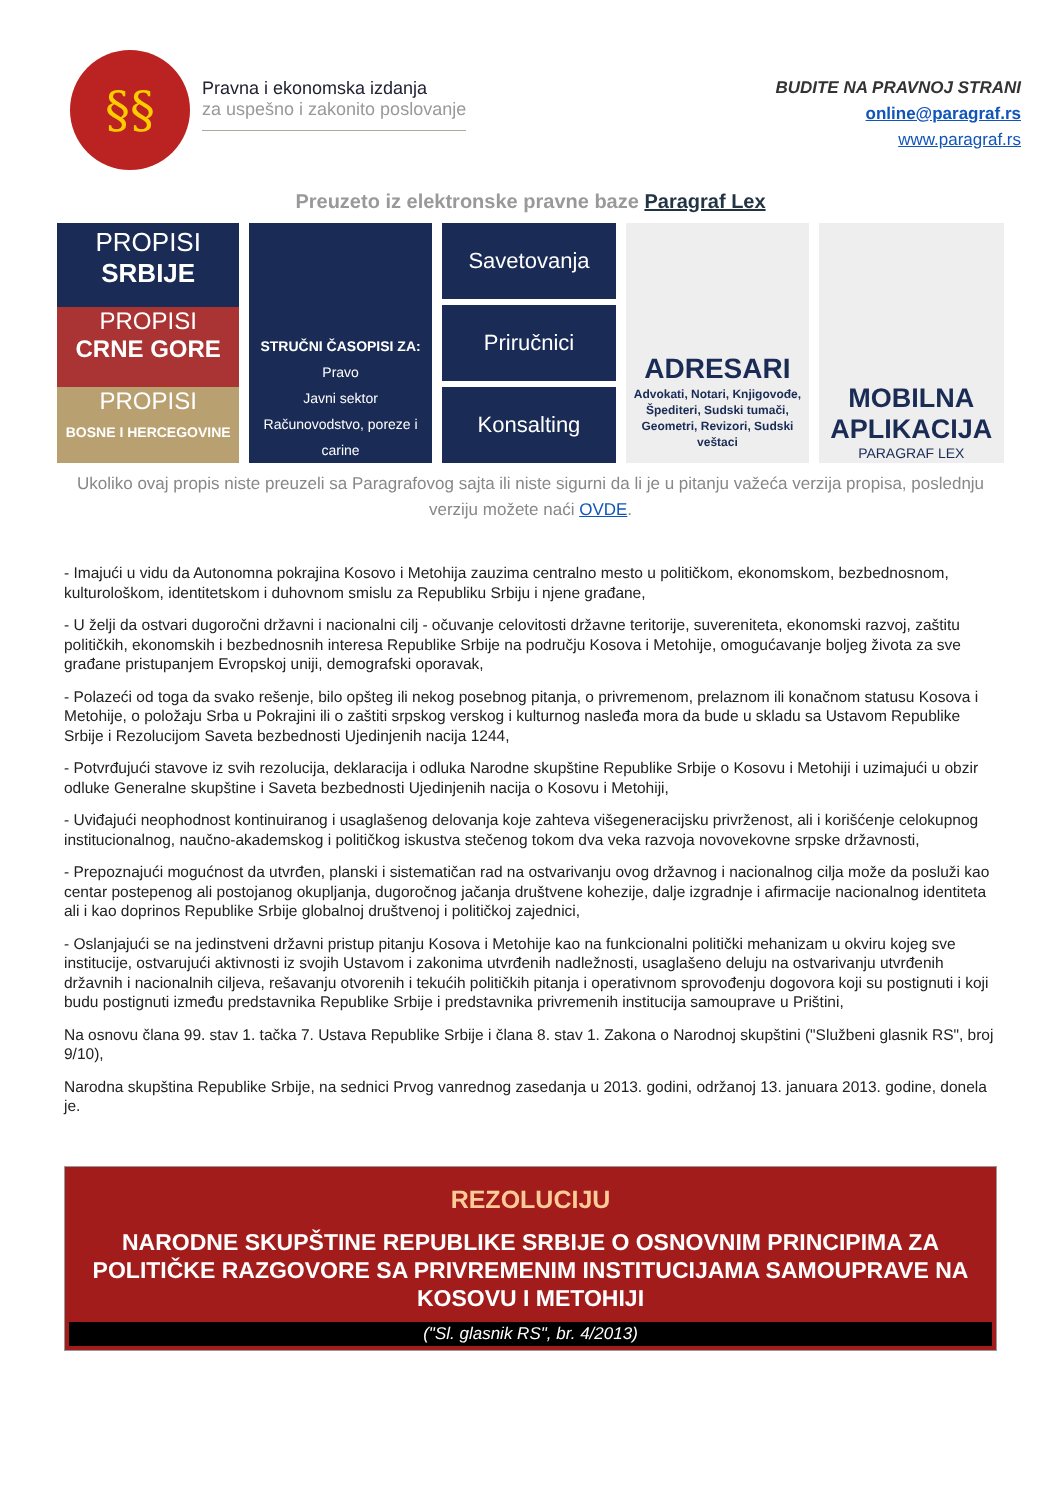§§
Pravna i ekonomska izdanja
za uspešno i zakonito poslovanje
BUDITE NA PRAVNOJ STRANI
online@paragraf.rs
www.paragraf.rs
Preuzeto iz elektronske pravne baze Paragraf Lex
PROPISI
SRBIJE
PROPISI
CRNE GORE
PROPISI
BOSNE I HERCEGOVINE
STRUČNI ČASOPISI ZA:
Pravo
Javni sektor
Računovodstvo, poreze i carine
Savetovanja
Priručnici
Konsalting
ADRESARI
Advokati, Notari, Knjigovođe, Špediteri, Sudski tumači, Geometri, Revizori, Sudski veštaci
MOBILNA APLIKACIJA
PARAGRAF LEX
Ukoliko ovaj propis niste preuzeli sa Paragrafovog sajta ili niste sigurni da li je u pitanju važeća verzija propisa, poslednju verziju možete naći OVDE.
- Imajući u vidu da Autonomna pokrajina Kosovo i Metohija zauzima centralno mesto u političkom, ekonomskom, bezbednosnom, kulturološkom, identitetskom i duhovnom smislu za Republiku Srbiju i njene građane,
- U želji da ostvari dugoročni državni i nacionalni cilj - očuvanje celovitosti državne teritorije, suvereniteta, ekonomski razvoj, zaštitu političkih, ekonomskih i bezbednosnih interesa Republike Srbije na području Kosova i Metohije, omogućavanje boljeg života za sve građane pristupanjem Evropskoj uniji, demografski oporavak,
- Polazeći od toga da svako rešenje, bilo opšteg ili nekog posebnog pitanja, o privremenom, prelaznom ili konačnom statusu Kosova i Metohije, o položaju Srba u Pokrajini ili o zaštiti srpskog verskog i kulturnog nasleđa mora da bude u skladu sa Ustavom Republike Srbije i Rezolucijom Saveta bezbednosti Ujedinjenih nacija 1244,
- Potvrđujući stavove iz svih rezolucija, deklaracija i odluka Narodne skupštine Republike Srbije o Kosovu i Metohiji i uzimajući u obzir odluke Generalne skupštine i Saveta bezbednosti Ujedinjenih nacija o Kosovu i Metohiji,
- Uviđajući neophodnost kontinuiranog i usaglašenog delovanja koje zahteva višegeneracijsku privrženost, ali i korišćenje celokupnog institucionalnog, naučno-akademskog i političkog iskustva stečenog tokom dva veka razvoja novovekovne srpske državnosti,
- Prepoznajući mogućnost da utvrđen, planski i sistematičan rad na ostvarivanju ovog državnog i nacionalnog cilja može da posluži kao centar postepenog ali postojanog okupljanja, dugoročnog jačanja društvene kohezije, dalje izgradnje i afirmacije nacionalnog identiteta ali i kao doprinos Republike Srbije globalnoj društvenoj i političkoj zajednici,
- Oslanjajući se na jedinstveni državni pristup pitanju Kosova i Metohije kao na funkcionalni politički mehanizam u okviru kojeg sve institucije, ostvarujući aktivnosti iz svojih Ustavom i zakonima utvrđenih nadležnosti, usaglašeno deluju na ostvarivanju utvrđenih državnih i nacionalnih ciljeva, rešavanju otvorenih i tekućih političkih pitanja i operativnom sprovođenju dogovora koji su postignuti i koji budu postignuti između predstavnika Republike Srbije i predstavnika privremenih institucija samouprave u Prištini,
Na osnovu člana 99. stav 1. tačka 7. Ustava Republike Srbije i člana 8. stav 1. Zakona o Narodnoj skupštini ("Službeni glasnik RS", broj 9/10),
Narodna skupština Republike Srbije, na sednici Prvog vanrednog zasedanja u 2013. godini, održanoj 13. januara 2013. godine, donela je.
REZOLUCIJU
NARODNE SKUPŠTINE REPUBLIKE SRBIJE O OSNOVNIM PRINCIPIMA ZA POLITIČKE RAZGOVORE SA PRIVREMENIM INSTITUCIJAMA SAMOUPRAVE NA KOSOVU I METOHIJI
("Sl. glasnik RS", br. 4/2013)